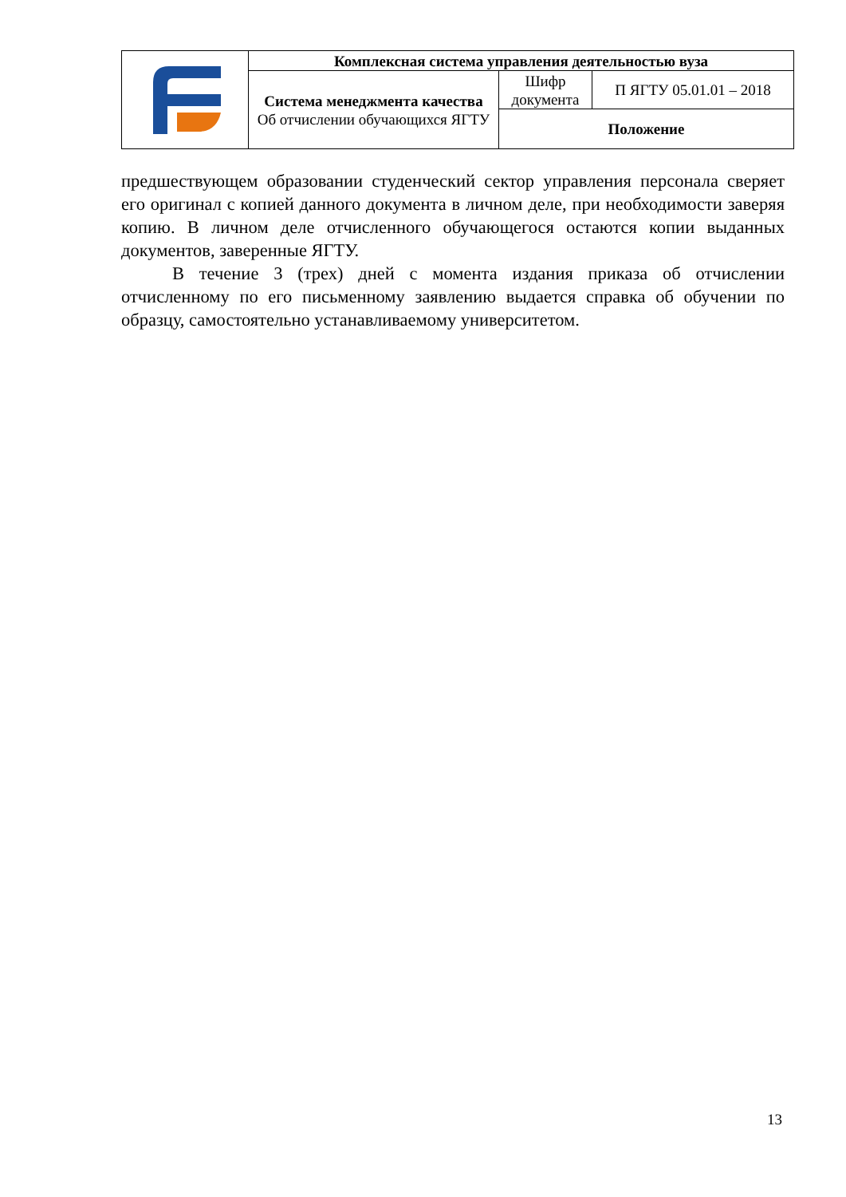| | Комплексная система управления деятельностью вуза | | |
| | Система менеджмента качества Об отчислении обучающихся ЯГТУ | Шифр документа | П ЯГТУ 05.01.01 – 2018 |
| | | Положение | |
предшествующем образовании студенческий сектор управления персонала сверяет его оригинал с копией данного документа в личном деле, при необходимости заверяя копию. В личном деле отчисленного обучающегося остаются копии выданных документов, заверенные ЯГТУ.
В течение 3 (трех) дней с момента издания приказа об отчислении отчисленному по его письменному заявлению выдается справка об обучении по образцу, самостоятельно устанавливаемому университетом.
13